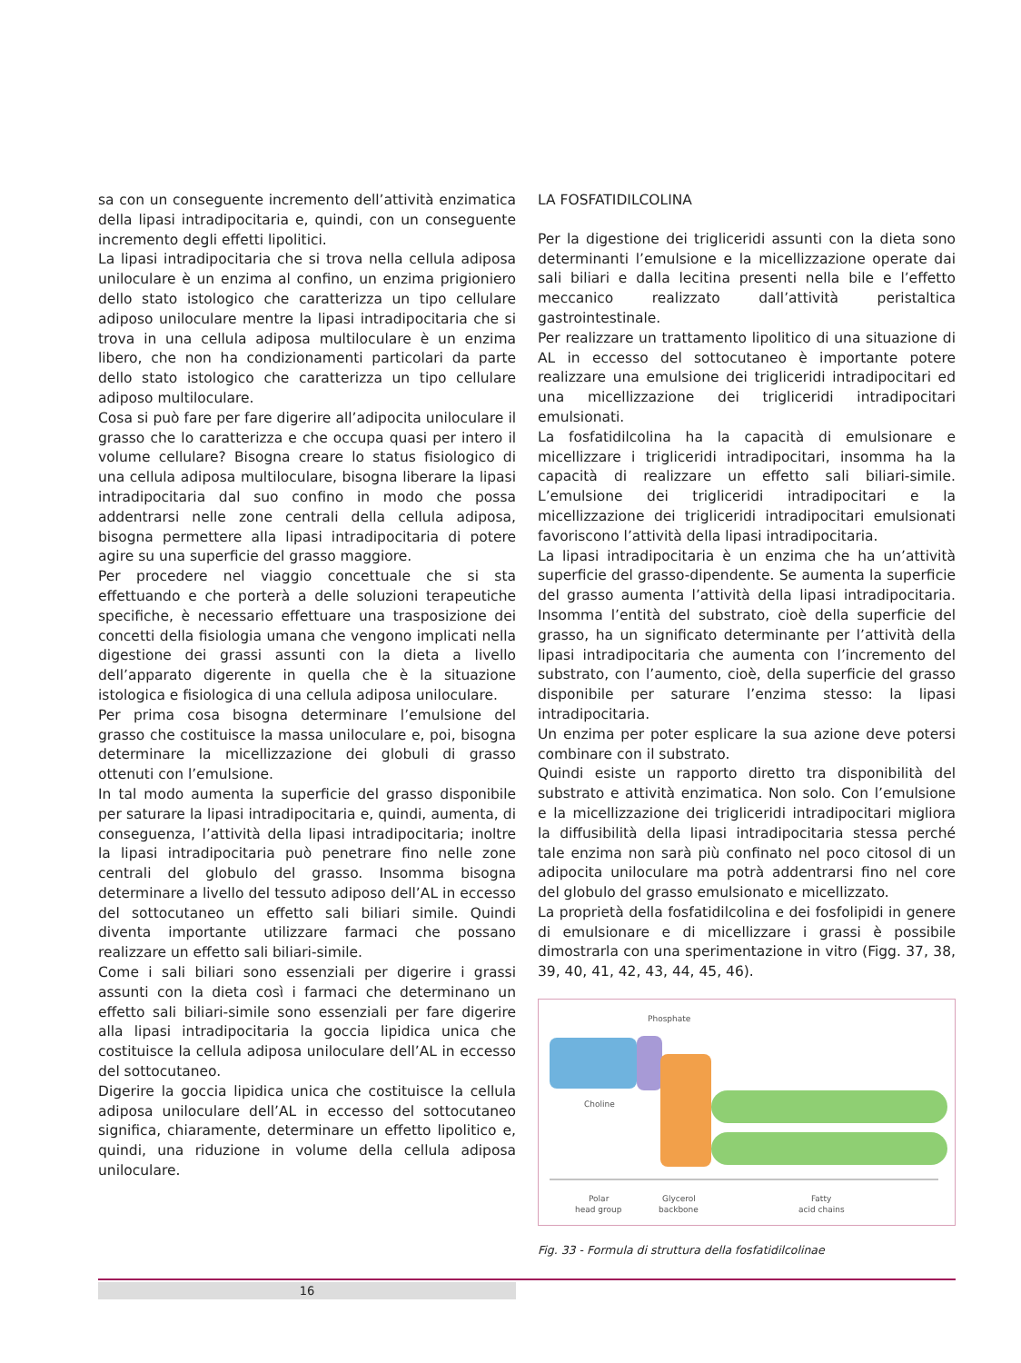sa con un conseguente incremento dell’attività enzimatica della lipasi intradipocitaria e, quindi, con un conseguente incremento degli effetti lipolitici.
La lipasi intradipocitaria che si trova nella cellula adiposa uniloculare è un enzima al confino, un enzima prigioniero dello stato istologico che caratterizza un tipo cellulare adiposo uniloculare mentre la lipasi intradipocitaria che si trova in una cellula adiposa multiloculare è un enzima libero, che non ha condizionamenti particolari da parte dello stato istologico che caratterizza un tipo cellulare adiposo multiloculare.
Cosa si può fare per fare digerire all’adipocita uniloculare il grasso che lo caratterizza e che occupa quasi per intero il volume cellulare? Bisogna creare lo status fisiologico di una cellula adiposa multiloculare, bisogna liberare la lipasi intradipocitaria dal suo confino in modo che possa addentrarsi nelle zone centrali della cellula adiposa, bisogna permettere alla lipasi intradipocitaria di potere agire su una superficie del grasso maggiore.
Per procedere nel viaggio concettuale che si sta effettuando e che porterà a delle soluzioni terapeutiche specifiche, è necessario effettuare una trasposizione dei concetti della fisiologia umana che vengono implicati nella digestione dei grassi assunti con la dieta a livello dell’apparato digerente in quella che è la situazione istologica e fisiologica di una cellula adiposa uniloculare.
Per prima cosa bisogna determinare l’emulsione del grasso che costituisce la massa uniloculare e, poi, bisogna determinare la micellizzazione dei globuli di grasso ottenuti con l’emulsione.
In tal modo aumenta la superficie del grasso disponibile per saturare la lipasi intradipocitaria e, quindi, aumenta, di conseguenza, l’attività della lipasi intradipocitaria; inoltre la lipasi intradipocitaria può penetrare fino nelle zone centrali del globulo del grasso. Insomma bisogna determinare a livello del tessuto adiposo dell’AL in eccesso del sottocutaneo un effetto sali biliari simile. Quindi diventa importante utilizzare farmaci che possano realizzare un effetto sali biliari-simile.
Come i sali biliari sono essenziali per digerire i grassi assunti con la dieta così i farmaci che determinano un effetto sali biliari-simile sono essenziali per fare digerire alla lipasi intradipocitaria la goccia lipidica unica che costituisce la cellula adiposa uniloculare dell’AL in eccesso del sottocutaneo.
Digerire la goccia lipidica unica che costituisce la cellula adiposa uniloculare dell’AL in eccesso del sottocutaneo significa, chiaramente, determinare un effetto lipolitico e, quindi, una riduzione in volume della cellula adiposa uniloculare.
LA FOSFATIDILCOLINA
Per la digestione dei trigliceridi assunti con la dieta sono determinanti l’emulsione e la micellizzazione operate dai sali biliari e dalla lecitina presenti nella bile e l’effetto meccanico realizzato dall’attività peristaltica gastrointestinale.
Per realizzare un trattamento lipolitico di una situazione di AL in eccesso del sottocutaneo è importante potere realizzare una emulsione dei trigliceridi intradipocitari ed una micellizzazione dei trigliceridi intradipocitari emulsionati.
La fosfatidilcolina ha la capacità di emulsionare e micellizzare i trigliceridi intradipocitari, insomma ha la capacità di realizzare un effetto sali biliari-simile. L’emulsione dei trigliceridi intradipocitari e la micellizzazione dei trigliceridi intradipocitari emulsionati favoriscono l’attività della lipasi intradipocitaria.
La lipasi intradipocitaria è un enzima che ha un’attività superficie del grasso-dipendente. Se aumenta la superficie del grasso aumenta l’attività della lipasi intradipocitaria. Insomma l’entità del substrato, cioè della superficie del grasso, ha un significato determinante per l’attività della lipasi intradipocitaria che aumenta con l’incremento del substrato, con l’aumento, cioè, della superficie del grasso disponibile per saturare l’enzima stesso: la lipasi intradipocitaria.
Un enzima per poter esplicare la sua azione deve potersi combinare con il substrato.
Quindi esiste un rapporto diretto tra disponibilità del substrato e attività enzimatica. Non solo. Con l’emulsione e la micellizzazione dei trigliceridi intradipocitari migliora la diffusibilità della lipasi intradipocitaria stessa perché tale enzima non sarà più confinato nel poco citosol di un adipocita uniloculare ma potrà addentrarsi fino nel core del globulo del grasso emulsionato e micellizzato.
La proprietà della fosfatidilcolina e dei fosfolipidi in genere di emulsionare e di micellizzare i grassi è possibile dimostrarla con una sperimentazione in vitro (Figg. 37, 38, 39, 40, 41, 42, 43, 44, 45, 46).
Phosphate
Choline
Polar
head group
Glycerol
backbone
Fatty
acid chains
Fig. 33 - Formula di struttura della fosfatidilcolinae
16